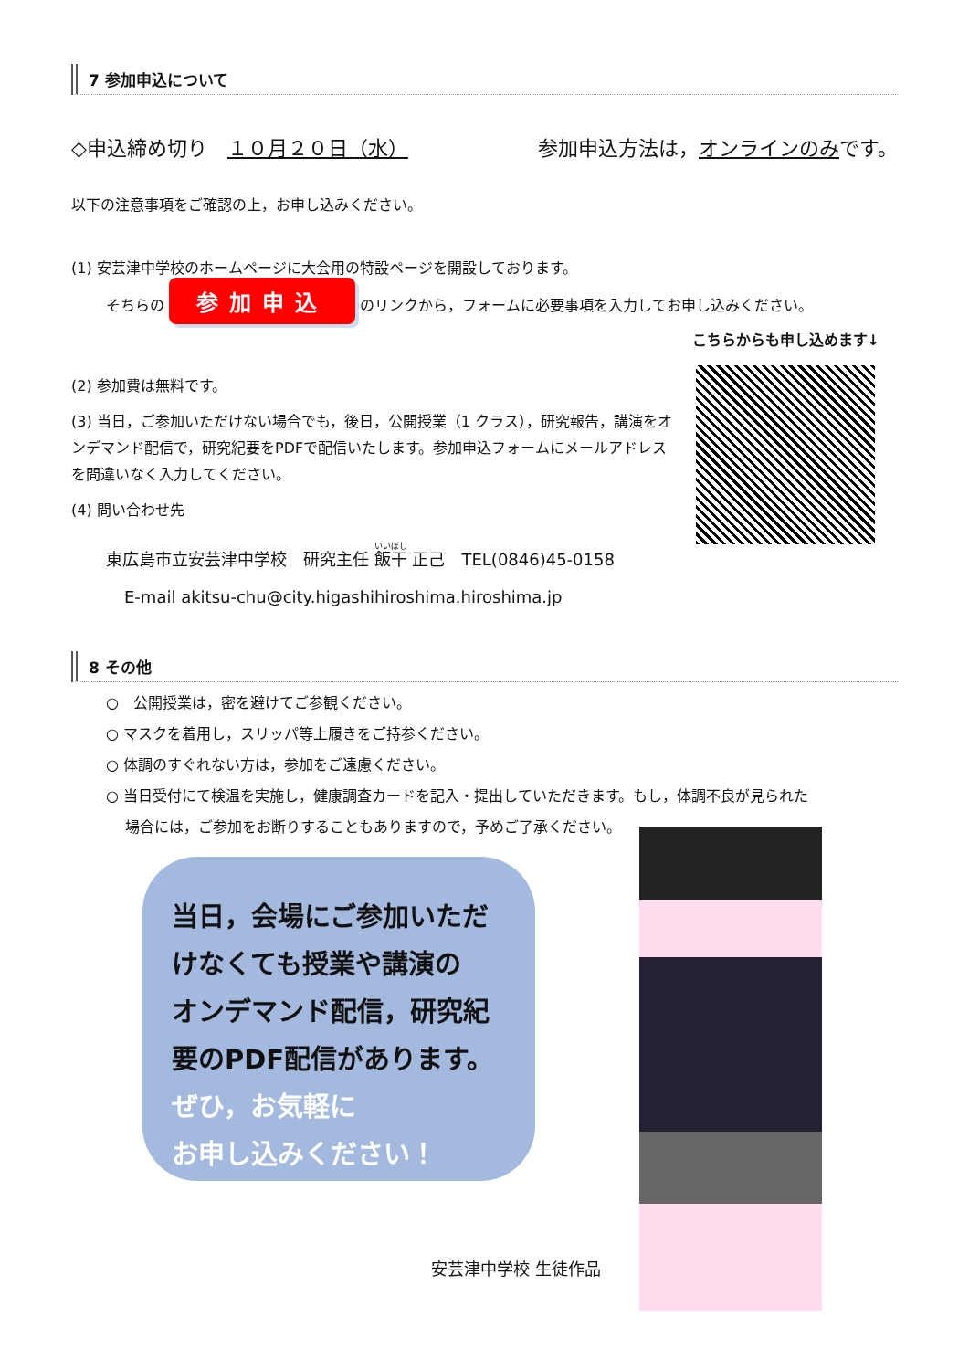7 参加申込について
◇申込締め切り　１０月２０日（水） 参加申込方法は，オンラインのみです。
以下の注意事項をご確認の上，お申し込みください。
(1) 安芸津中学校のホームページに大会用の特設ページを開設しております。
そちらの 参加申込 のリンクから，フォームに必要事項を入力してお申し込みください。
こちらからも申し込めます↓
(2) 参加費は無料です。
(3) 当日，ご参加いただけない場合でも，後日，公開授業（1 クラス），研究報告，講演をオンデマンド配信で，研究紀要をPDFで配信いたします。参加申込フォームにメールアドレスを間違いなく入力してください。
(4) 問い合わせ先
東広島市立安芸津中学校　研究主任 飯干 正己　TEL(0846)45-0158
E-mail akitsu-chu@city.higashihiroshima.hiroshima.jp
8 その他
○　公開授業は，密を避けてご参観ください。
○ マスクを着用し，スリッパ等上履きをご持参ください。
○ 体調のすぐれない方は，参加をご遠慮ください。
○ 当日受付にて検温を実施し，健康調査カードを記入・提出していただきます。もし，体調不良が見られた
　 場合には，ご参加をお断りすることもありますので，予めご了承ください。
当日，会場にご参加いただ
けなくても授業や講演の
オンデマンド配信，研究紀
要のPDF配信があります。
ぜひ，お気軽に
お申し込みください！
安芸津中学校 生徒作品